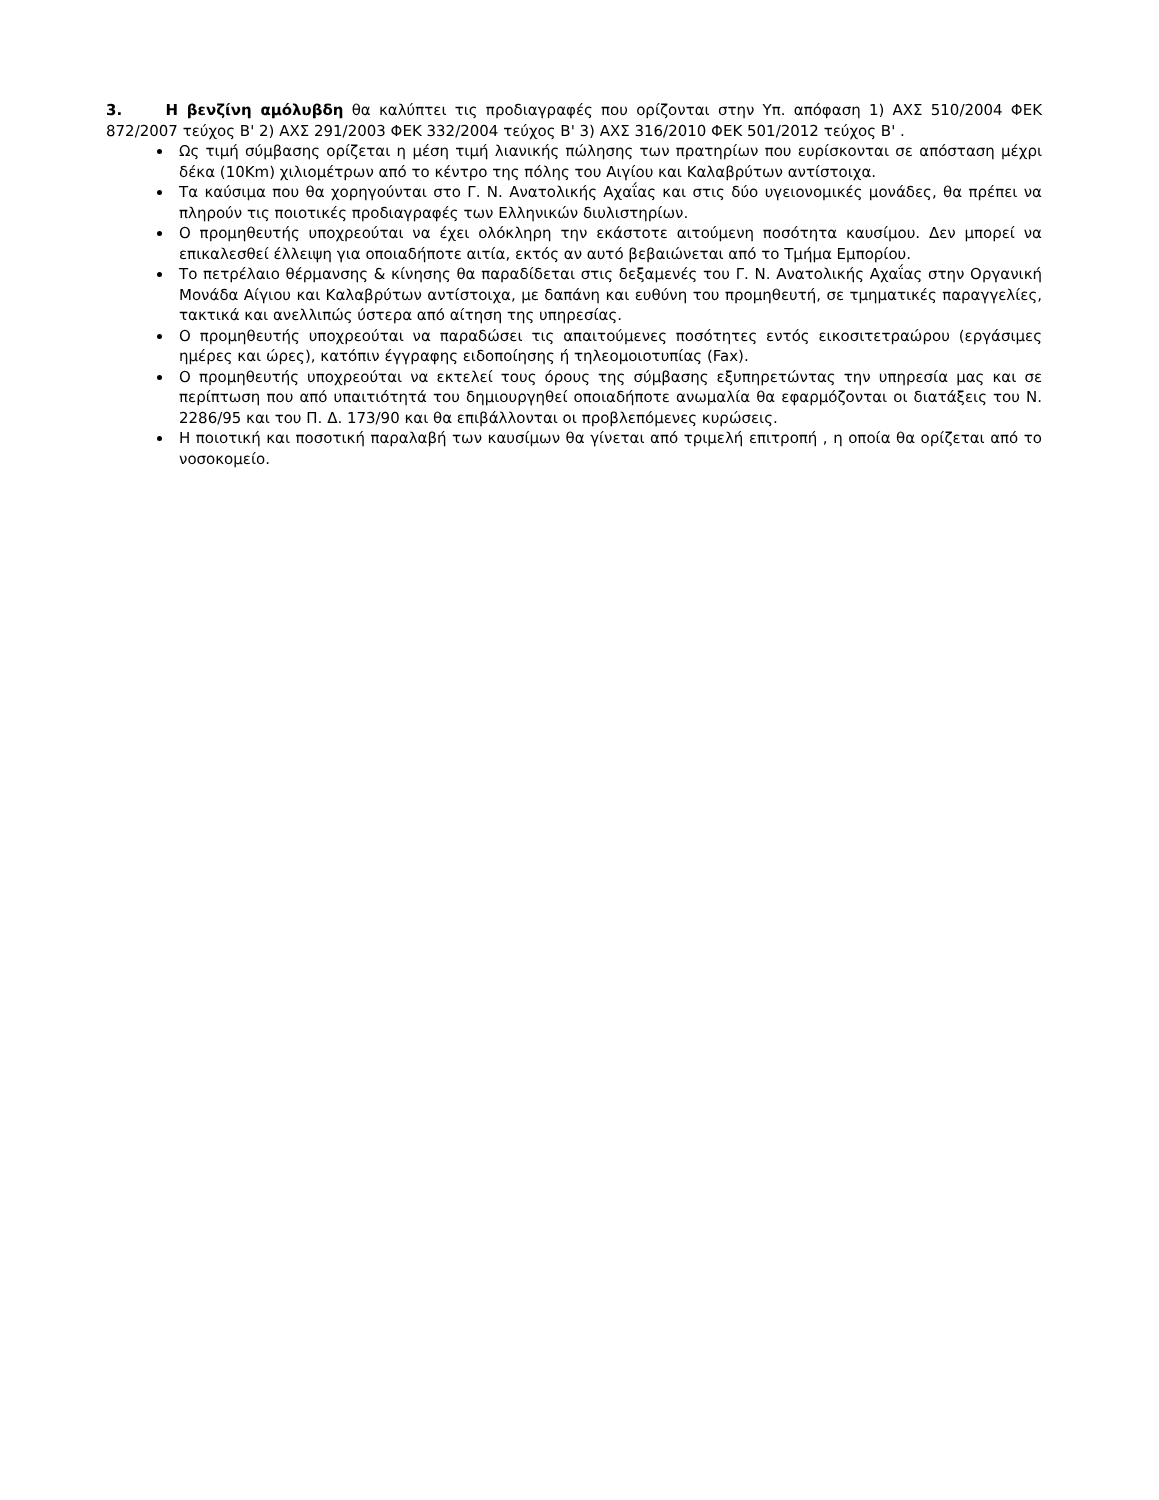3. Η βενζίνη αμόλυβδη θα καλύπτει τις προδιαγραφές που ορίζονται στην Υπ. απόφαση 1) ΑΧΣ 510/2004 ΦΕΚ 872/2007 τεύχος Β' 2) ΑΧΣ 291/2003 ΦΕΚ 332/2004 τεύχος Β' 3) ΑΧΣ 316/2010 ΦΕΚ 501/2012 τεύχος Β' .
Ως τιμή σύμβασης ορίζεται η μέση τιμή λιανικής πώλησης των πρατηρίων που ευρίσκονται σε απόσταση μέχρι δέκα (10Km) χιλιομέτρων από το κέντρο της πόλης του Αιγίου και Καλαβρύτων αντίστοιχα.
Τα καύσιμα που θα χορηγούνται στο Γ. Ν. Ανατολικής Αχαΐας και στις δύο υγειονομικές μονάδες, θα πρέπει να πληρούν τις ποιοτικές προδιαγραφές των Ελληνικών διυλιστηρίων.
Ο προμηθευτής υποχρεούται να έχει ολόκληρη την εκάστοτε αιτούμενη ποσότητα καυσίμου. Δεν μπορεί να επικαλεσθεί έλλειψη για οποιαδήποτε αιτία, εκτός αν αυτό βεβαιώνεται από το Τμήμα Εμπορίου.
Το πετρέλαιο θέρμανσης & κίνησης θα παραδίδεται στις δεξαμενές του Γ. Ν. Ανατολικής Αχαΐας στην Οργανική Μονάδα Αίγιου και Καλαβρύτων αντίστοιχα, με δαπάνη και ευθύνη του προμηθευτή, σε τμηματικές παραγγελίες, τακτικά και ανελλιπώς ύστερα από αίτηση της υπηρεσίας.
Ο προμηθευτής υποχρεούται να παραδώσει τις απαιτούμενες ποσότητες εντός εικοσιτετραώρου (εργάσιμες ημέρες και ώρες), κατόπιν έγγραφης ειδοποίησης ή τηλεομοιοτυπίας (Fax).
Ο προμηθευτής υποχρεούται να εκτελεί τους όρους της σύμβασης εξυπηρετώντας την υπηρεσία μας και σε περίπτωση που από υπαιτιότητά του δημιουργηθεί οποιαδήποτε ανωμαλία θα εφαρμόζονται οι διατάξεις του Ν. 2286/95 και του Π. Δ. 173/90 και θα επιβάλλονται οι προβλεπόμενες κυρώσεις.
Η ποιοτική και ποσοτική παραλαβή των καυσίμων θα γίνεται από τριμελή επιτροπή , η οποία θα ορίζεται από το νοσοκομείο.